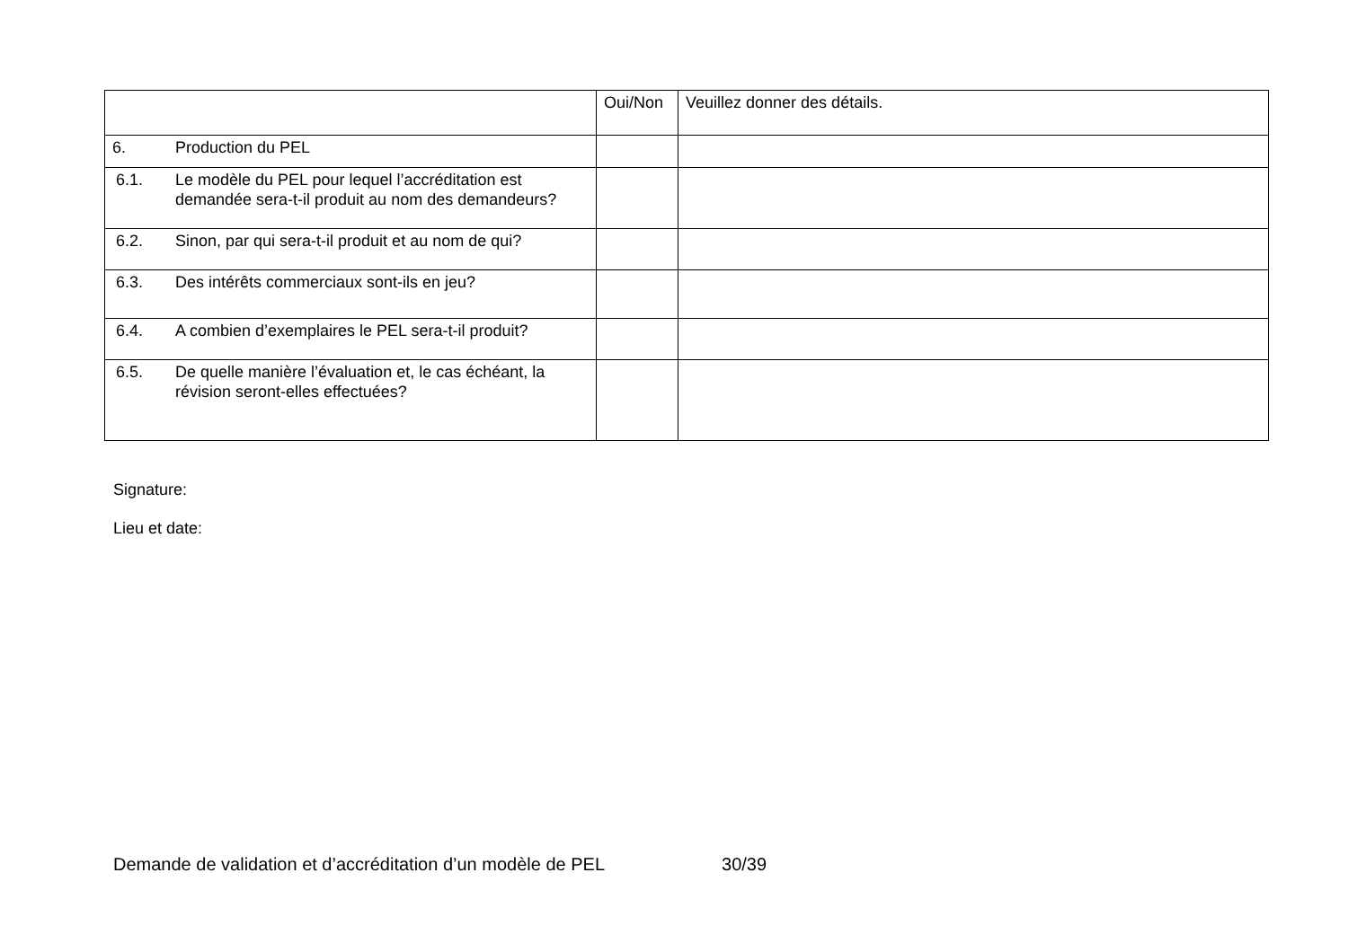| | | Oui/Non | Veuillez donner des détails. |
| 6. | Production du PEL | | |
| 6.1. | Le modèle du PEL pour lequel l’accréditation est demandée sera-t-il produit au nom des demandeurs? | | |
| 6.2. | Sinon, par qui sera-t-il produit et au nom de qui? | | |
| 6.3. | Des intérêts commerciaux sont-ils en jeu? | | |
| 6.4. | A combien d’exemplaires le PEL sera-t-il produit? | | |
| 6.5. | De quelle manière l’évaluation et, le cas échéant, la révision seront-elles effectuées? | | |
Signature:
Lieu et date:
Demande de validation et d’accréditation d’un modèle de PEL 30/39